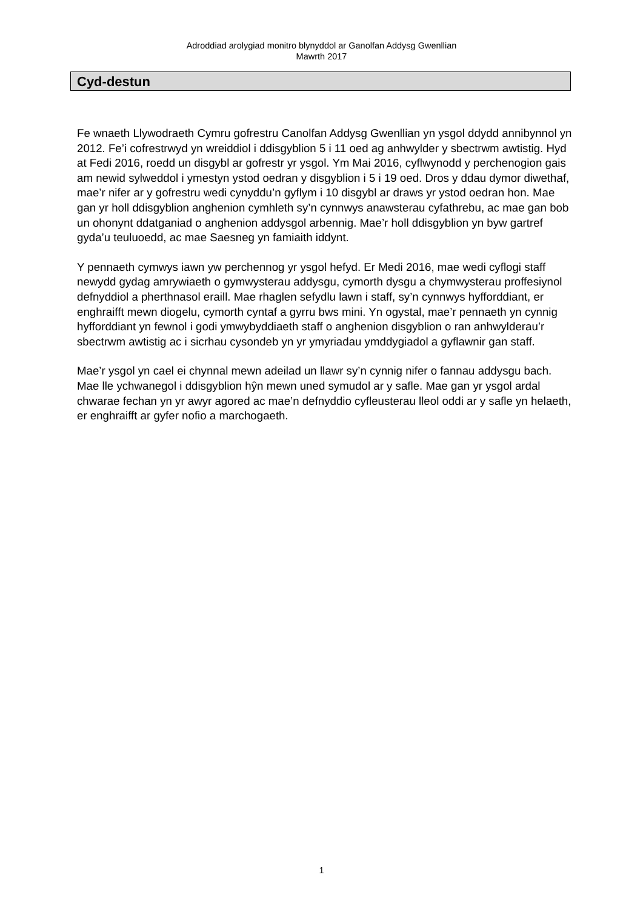Adroddiad arolygiad monitro blynyddol ar Ganolfan Addysg Gwenllian
Mawrth 2017
Cyd-destun
Fe wnaeth Llywodraeth Cymru gofrestru Canolfan Addysg Gwenllian yn ysgol ddydd annibynnol yn 2012. Fe’i cofrestrwyd yn wreiddiol i ddisgyblion 5 i 11 oed ag anhwylder y sbectrwm awtistig. Hyd at Fedi 2016, roedd un disgybl ar gofrestr yr ysgol. Ym Mai 2016, cyflwynodd y perchenogion gais am newid sylweddol i ymestyn ystod oedran y disgyblion i 5 i 19 oed. Dros y ddau dymor diwethaf, mae’r nifer ar y gofrestru wedi cynyddu’n gyflym i 10 disgybl ar draws yr ystod oedran hon. Mae gan yr holl ddisgyblion anghenion cymhleth sy’n cynnwys anawsterau cyfathrebu, ac mae gan bob un ohonynt ddatganiad o anghenion addysgol arbennig. Mae’r holl ddisgyblion yn byw gartref gyda’u teuluoedd, ac mae Saesneg yn famiaith iddynt.
Y pennaeth cymwys iawn yw perchennog yr ysgol hefyd. Er Medi 2016, mae wedi cyflogi staff newydd gydag amrywiaeth o gymwysterau addysgu, cymorth dysgu a chymwysterau proffesiynol defnyddiol a pherthnasol eraill. Mae rhaglen sefydlu lawn i staff, sy’n cynnwys hyfforddiant, er enghraifft mewn diogelu, cymorth cyntaf a gyrru bws mini. Yn ogystal, mae’r pennaeth yn cynnig hyfforddiant yn fewnol i godi ymwybyddiaeth staff o anghenion disgyblion o ran anhwylderau’r sbectrwm awtistig ac i sicrhau cysondeb yn yr ymyriadau ymddygiadol a gyflawnir gan staff.
Mae’r ysgol yn cael ei chynnal mewn adeilad un llawr sy’n cynnig nifer o fannau addysgu bach. Mae lle ychwanegol i ddisgyblion hŷn mewn uned symudol ar y safle. Mae gan yr ysgol ardal chwarae fechan yn yr awyr agored ac mae’n defnyddio cyfleusterau lleol oddi ar y safle yn helaeth, er enghraifft ar gyfer nofio a marchogaeth.
1